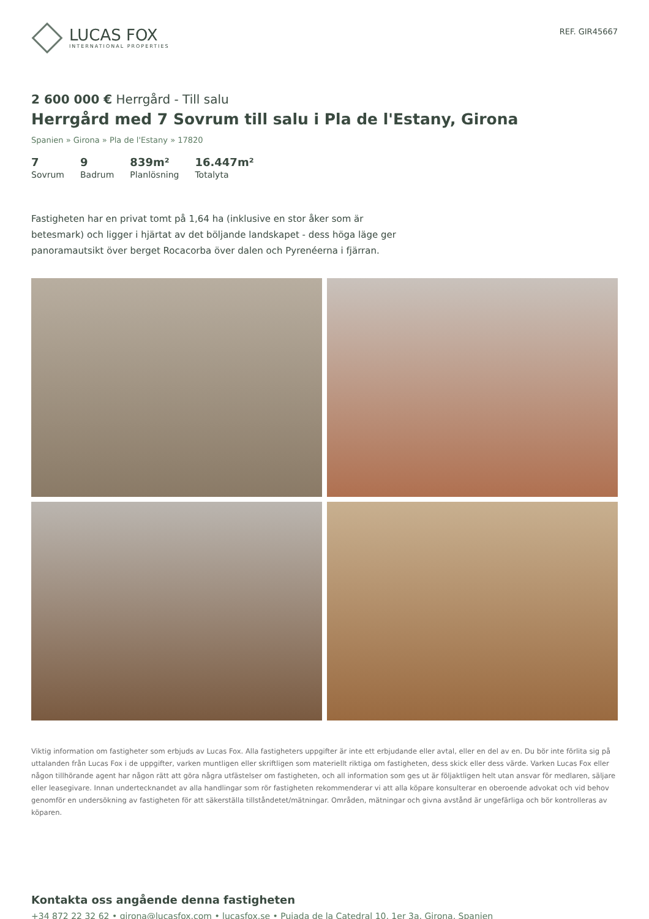LUCAS FOX
INTERNATIONAL PROPERTIES
REF. GIR45667
2 600 000 € Herrgård - Till salu
Herrgård med 7 Sovrum till salu i Pla de l'Estany, Girona
Spanien » Girona » Pla de l'Estany » 17820
7
Sovrum
9
Badrum
839m²
Planlösning
16.447m²
Totalyta
Fastigheten har en privat tomt på 1,64 ha (inklusive en stor åker som är betesmark) och ligger i hjärtat av det böljande landskapet - dess höga läge ger panoramautsikt över berget Rocacorba över dalen och Pyrenéerna i fjärran.
Viktig information om fastigheter som erbjuds av Lucas Fox. Alla fastigheters uppgifter är inte ett erbjudande eller avtal, eller en del av en. Du bör inte förlita sig på uttalanden från Lucas Fox i de uppgifter, varken muntligen eller skriftligen som materiellt riktiga om fastigheten, dess skick eller dess värde. Varken Lucas Fox eller någon tillhörande agent har någon rätt att göra några utfästelser om fastigheten, och all information som ges ut är följaktligen helt utan ansvar för medlaren, säljare eller leasegivare. Innan undertecknandet av alla handlingar som rör fastigheten rekommenderar vi att alla köpare konsulterar en oberoende advokat och vid behov genomför en undersökning av fastigheten för att säkerställa tillståndetet/mätningar. Områden, mätningar och givna avstånd är ungefärliga och bör kontrolleras av köparen.
Kontakta oss angående denna fastigheten
+34 872 22 32 62 • girona@lucasfox.com • lucasfox.se • Pujada de la Catedral 10, 1er 3a, Girona, Spanien